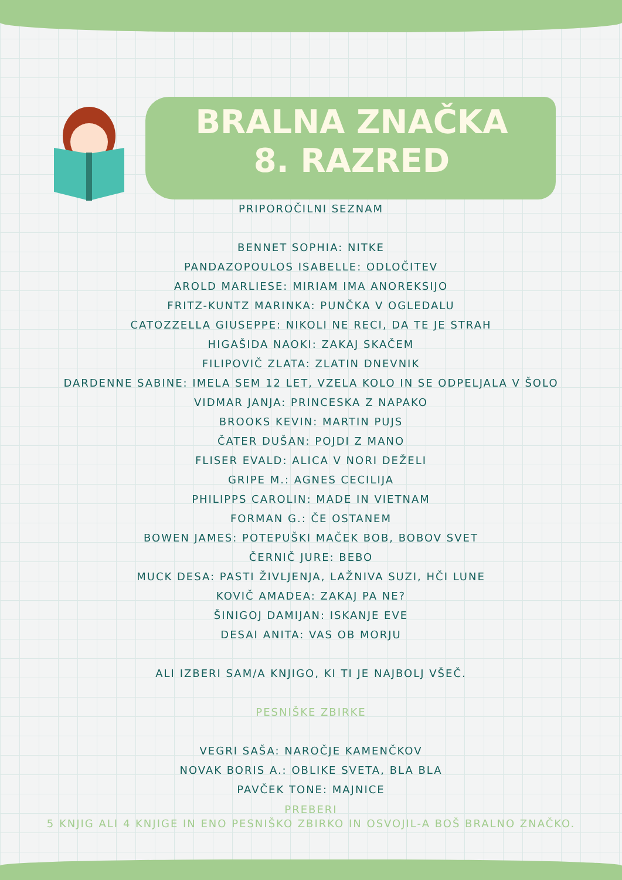BRALNA ZNAČKA
8. RAZRED
PRIPOROČILNI SEZNAM
BENNET SOPHIA: NITKE
PANDAZOPOULOS ISABELLE: ODLOČITEV
AROLD MARLIESE: MIRIAM IMA ANOREKSIJO
FRITZ-KUNTZ MARINKA: PUNČKA V OGLEDALU
CATOZZELLA GIUSEPPE: NIKOLI NE RECI, DA TE JE STRAH
HIGAŠIDA NAOKI: ZAKAJ SKAČEM
FILIPOVIČ ZLATA: ZLATIN DNEVNIK
DARDENNE SABINE: IMELA SEM 12 LET, VZELA KOLO IN SE ODPELJALA V ŠOLO
VIDMAR JANJA: PRINCESKA Z NAPAKO
BROOKS KEVIN: MARTIN PUJS
ČATER DUŠAN: POJDI Z MANO
FLISER EVALD: ALICA V NORI DEŽELI
GRIPE M.: AGNES CECILIJA
PHILIPPS CAROLIN: MADE IN VIETNAM
FORMAN G.: ČE OSTANEM
BOWEN JAMES: POTEPUŠKI MAČEK BOB, BOBOV SVET
ČERNIČ JURE: BEBO
MUCK DESA: PASTI ŽIVLJENJA, LAŽNIVA SUZI, HČI LUNE
KOVIČ AMADEA: ZAKAJ PA NE?
ŠINIGOJ DAMIJAN: ISKANJE EVE
DESAI ANITA: VAS OB MORJU
ALI IZBERI SAM/A KNJIGO, KI TI JE NAJBOLJ VŠEČ.
PESNIŠKE ZBIRKE
VEGRI SAŠA: NAROČJE KAMENČKOV
NOVAK BORIS A.: OBLIKE SVETA, BLA BLA
PAVČEK TONE: MAJNICE
PREBERI
5 KNJIG ALI 4 KNJIGE IN ENO PESNIŠKO ZBIRKO IN OSVOJIL-A BOŠ BRALNO ZNAČKO.